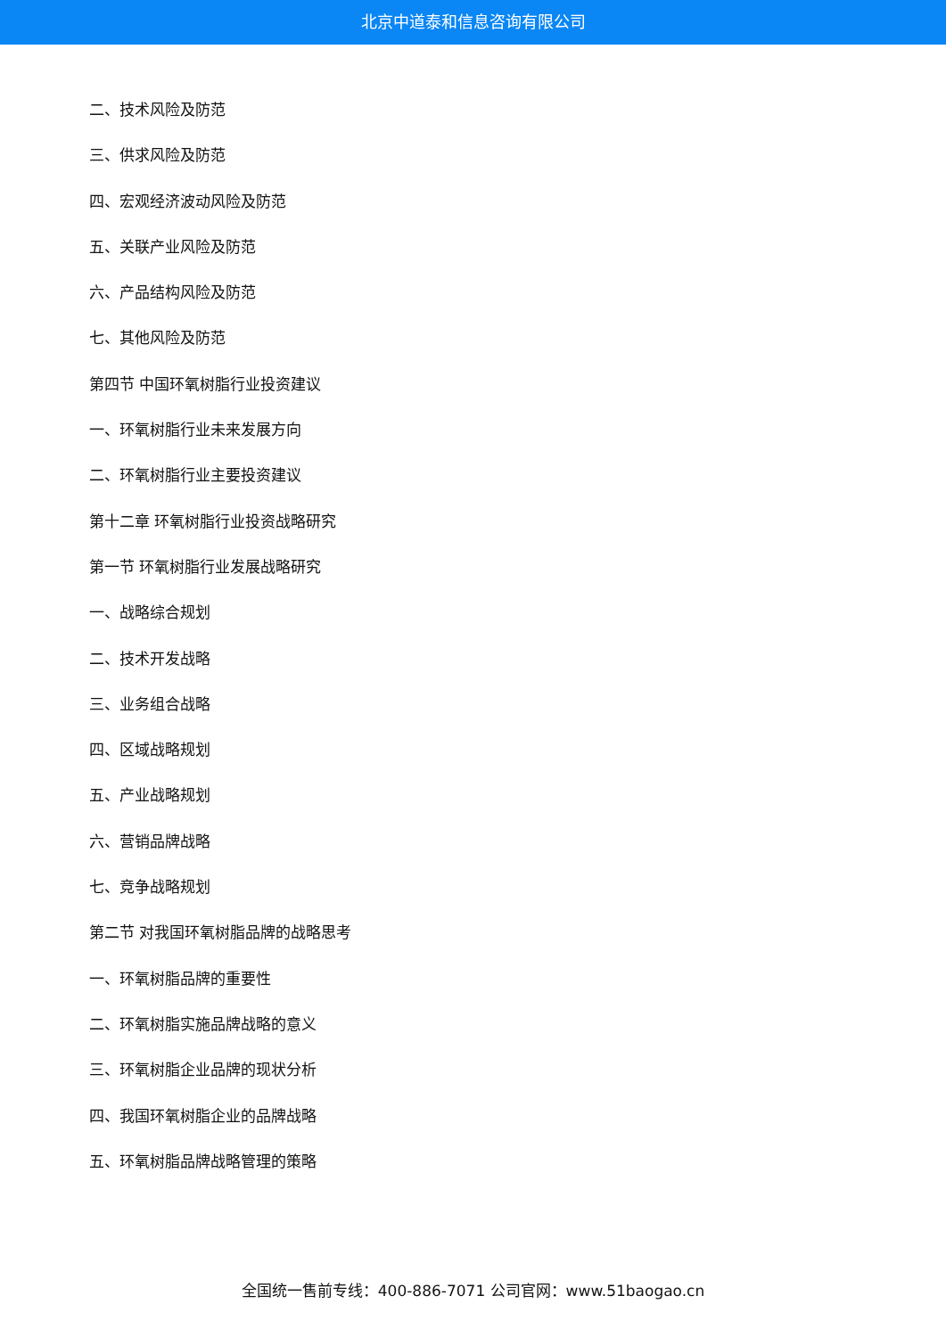北京中道泰和信息咨询有限公司
二、技术风险及防范
三、供求风险及防范
四、宏观经济波动风险及防范
五、关联产业风险及防范
六、产品结构风险及防范
七、其他风险及防范
第四节 中国环氧树脂行业投资建议
一、环氧树脂行业未来发展方向
二、环氧树脂行业主要投资建议
第十二章 环氧树脂行业投资战略研究
第一节 环氧树脂行业发展战略研究
一、战略综合规划
二、技术开发战略
三、业务组合战略
四、区域战略规划
五、产业战略规划
六、营销品牌战略
七、竞争战略规划
第二节 对我国环氧树脂品牌的战略思考
一、环氧树脂品牌的重要性
二、环氧树脂实施品牌战略的意义
三、环氧树脂企业品牌的现状分析
四、我国环氧树脂企业的品牌战略
五、环氧树脂品牌战略管理的策略
全国统一售前专线：400-886-7071 公司官网：www.51baogao.cn